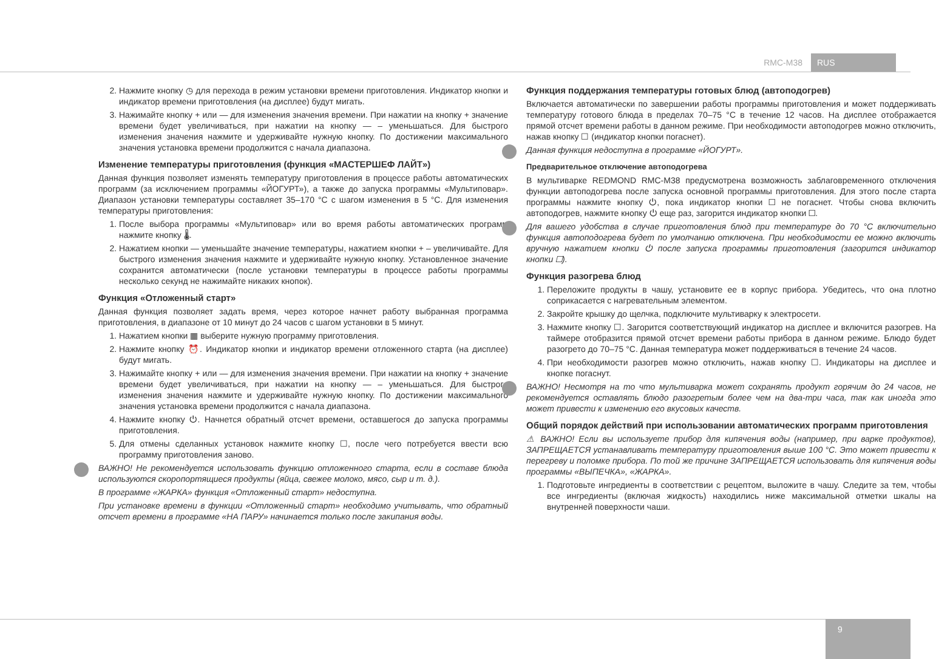RMC-M38 RUS
2. Нажмите кнопку ◷ для перехода в режим установки времени приготовления. Индикатор кнопки и индикатор времени приготовления (на дисплее) будут мигать.
3. Нажимайте кнопку + или — для изменения значения времени. При нажатии на кнопку + значение времени будет увеличиваться, при нажатии на кнопку — – уменьшаться. Для быстрого изменения значения нажмите и удерживайте нужную кнопку. По достижении максимального значения установка времени продолжится с начала диапазона.
Изменение температуры приготовления (функция «МАСТЕРШЕФ ЛАЙТ»)
Данная функция позволяет изменять температуру приготовления в процессе работы автоматических программ (за исключением программы «ЙОГУРТ»), а также до запуска программы «Мультиповар». Диапазон установки температуры составляет 35–170 °С с шагом изменения в 5 °С. Для изменения температуры приготовления:
1. После выбора программы «Мультиповар» или во время работы автоматических программ нажмите кнопку 🌡.
2. Нажатием кнопки — уменьшайте значение температуры, нажатием кнопки + – увеличивайте. Для быстрого изменения значения нажмите и удерживайте нужную кнопку. Установленное значение сохранится автоматически (после установки температуры в процессе работы программы несколько секунд не нажимайте никаких кнопок).
Функция «Отложенный старт»
Данная функция позволяет задать время, через которое начнет работу выбранная программа приготовления, в диапазоне от 10 минут до 24 часов с шагом установки в 5 минут.
1. Нажатием кнопки ▦ выберите нужную программу приготовления.
2. Нажмите кнопку ⏰. Индикатор кнопки и индикатор времени отложенного старта (на дисплее) будут мигать.
3. Нажимайте кнопку + или — для изменения значения времени. При нажатии на кнопку + значение времени будет увеличиваться, при нажатии на кнопку — – уменьшаться. Для быстрого изменения значения нажмите и удерживайте нужную кнопку. По достижении максимального значения установка времени продолжится с начала диапазона.
4. Нажмите кнопку ⏻. Начнется обратный отсчет времени, оставшегося до запуска программы приготовления.
5. Для отмены сделанных установок нажмите кнопку ☐, после чего потребуется ввести всю программу приготовления заново.
ВАЖНО! Не рекомендуется использовать функцию отложенного старта, если в составе блюда используются скоропортящиеся продукты (яйца, свежее молоко, мясо, сыр и т. д.).
В программе «ЖАРКА» функция «Отложенный старт» недоступна.
При установке времени в функции «Отложенный старт» необходимо учитывать, что обратный отсчет времени в программе «НА ПАРУ» начинается только после закипания воды.
Функция поддержания температуры готовых блюд (автоподогрев)
Включается автоматически по завершении работы программы приготовления и может поддерживать температуру готового блюда в пределах 70–75 °С в течение 12 часов. На дисплее отображается прямой отсчет времени работы в данном режиме. При необходимости автоподогрев можно отключить, нажав кнопку ☐ (индикатор кнопки погаснет).
Данная функция недоступна в программе «ЙОГУРТ».
Предварительное отключение автоподогрева
В мультиварке REDMOND RMC-M38 предусмотрена возможность заблаговременного отключения функции автоподогрева после запуска основной программы приготовления. Для этого после старта программы нажмите кнопку ⏻, пока индикатор кнопки ☐ не погаснет. Чтобы снова включить автоподогрев, нажмите кнопку ⏻ еще раз, загорится индикатор кнопки ☐.
Для вашего удобства в случае приготовления блюд при температуре до 70 °С включительно функция автоподогрева будет по умолчанию отключена. При необходимости ее можно включить вручную нажатием кнопки ⏻ после запуска программы приготовления (загорится индикатор кнопки ☐).
Функция разогрева блюд
1. Переложите продукты в чашу, установите ее в корпус прибора. Убедитесь, что она плотно соприкасается с нагревательным элементом.
2. Закройте крышку до щелчка, подключите мультиварку к электросети.
3. Нажмите кнопку ☐. Загорится соответствующий индикатор на дисплее и включится разогрев. На таймере отобразится прямой отсчет времени работы прибора в данном режиме. Блюдо будет разогрето до 70–75 °С. Данная температура может поддерживаться в течение 24 часов.
4. При необходимости разогрев можно отключить, нажав кнопку ☐. Индикаторы на дисплее и кнопке погаснут.
ВАЖНО! Несмотря на то что мультиварка может сохранять продукт горячим до 24 часов, не рекомендуется оставлять блюдо разогретым более чем на два-три часа, так как иногда это может привести к изменению его вкусовых качеств.
Общий порядок действий при использовании автоматических программ приготовления
⚠ ВАЖНО! Если вы используете прибор для кипячения воды (например, при варке продуктов), ЗАПРЕЩАЕТСЯ устанавливать температуру приготовления выше 100 °С. Это может привести к перегреву и поломке прибора. По той же причине ЗАПРЕЩАЕТСЯ использовать для кипячения воды программы «ВЫПЕЧКА», «ЖАРКА».
1. Подготовьте ингредиенты в соответствии с рецептом, выложите в чашу. Следите за тем, чтобы все ингредиенты (включая жидкость) находились ниже максимальной отметки шкалы на внутренней поверхности чаши.
9